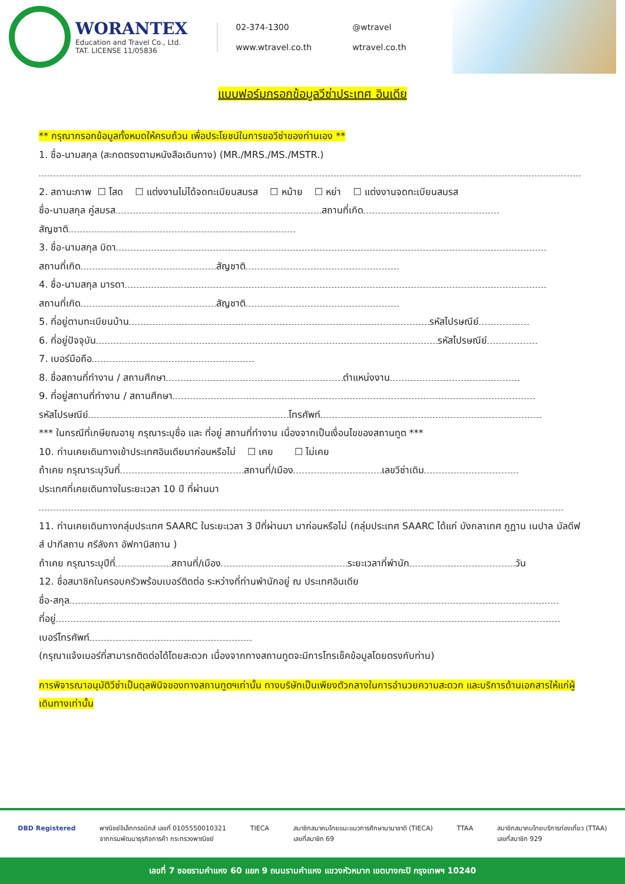WORANTEX
Education and Travel Co., Ltd.
TAT. LICENSE 11/05836
02-374-1300 @wtravel www.wtravel.co.th wtravel.co.th
แบบฟอร์มกรอกข้อมูลวีซ่าประเทศ อินเดีย
** กรุณากรอกข้อมูลทั้งหมดให้ครบถ้วน เพื่อประโยชน์ในการขอวีซ่าของท่านเอง **
1. ชื่อ-นามสกุล (สะกดตรงตามหนังสือเดินทาง) (MR./MRS./MS./MSTR.)
2. สถานะภาพ ☐ โสด ☐ แต่งงานไม่ได้จดทะเบียนสมรส ☐ หม้าย ☐ หย่า ☐ แต่งงานจดทะเบียนสมรส
ชื่อ-นามสกุล คู่สมรส สถานที่เกิด
สัญชาติ
3. ชื่อ-นามสกุล บิดา
สถานที่เกิด สัญชาติ
4. ชื่อ-นามสกุล มารดา
สถานที่เกิด สัญชาติ
5. ที่อยู่ตามทะเบียนบ้าน รหัสไปรษณีย์
6. ที่อยู่ปัจจุบัน รหัสไปรษณีย์
7. เบอร์มือถือ
8. ชื่อสถานที่ทำงาน / สถานศึกษา ตำแหน่งงาน
9. ที่อยู่สถานที่ทำงาน / สถานศึกษา
รหัสไปรษณีย์ โทรศัพท์
*** ในกรณีที่เกษียณอายุ กรุณาระบุชื่อ และ ที่อยู่ สถานที่ทำงาน เนื่องจากเป็นเงื่อนไขของสถานทูต ***
10. ท่านเคยเดินทางเข้าประเทศอินเดียมาก่อนหรือไม่ ☐ เคย ☐ ไม่เคย
ถ้าเคย กรุณาระบุวันที่ สถานที่/เมือง เลขวีซ่าเดิม
ประเทศที่เคยเดินทางในระยะเวลา 10 ปี ที่ผ่านมา
11. ท่านเคยเดินทางกลุ่มประเทศ SAARC ในระยะเวลา 3 ปีที่ผ่านมา มาก่อนหรือไม่ (กลุ่มประเทศ SAARC ได้แก่ บังกลาเทศ ภูฏาน เนปาล มัลดีฟส์ ปากีสถาน ศรีลังกา อัฟกานิสถาน )
ถ้าเคย กรุณาระบุปีที่ สถานที่/เมือง ระยะเวลาที่พำนัก วัน
12. ชื่อสมาชิกในครอบครัวพร้อมเบอร์ติดต่อ ระหว่างที่ท่านพำนักอยู่ ณ ประเทศอินเดีย
ชื่อ-สกุล
ที่อยู่
เบอร์โทรศัพท์
(กรุณาแจ้งเบอร์ที่สามารถติดต่อได้โดยสะดวก เนื่องจากทางสถานทูตจะมีการโทรเช็คข้อมูลโดยตรงกับท่าน)
การพิจารณาอนุมัติวีซ่าเป็นดุลพินิจของทางสถานทูตฯเท่านั้น ทางบริษัทเป็นเพียงตัวกลางในการอำนวยความสะดวก และบริการด้านเอกสารให้แก่ผู้เดินทางเท่านั้น
DBD Registered พาณิชย์อิเล็กทรอนิกส์ เลขที่ 0105550010321
จากกรมพัฒนาธุรกิจการค้า กระทรวงพาณิชย์
TIECA สมาชิกสมาคมไทยแนะแนวการศึกษานานาชาติ (TIECA)
เลขที่สมาชิก 69
TTAA สมาชิกสมาคมไทยบริการท่องเที่ยว (TTAA)
เลขที่สมาชิก 929
เลขที่ 7 ซอยรามคำแหง 60 แยก 9 ถนนรามคำแหง แขวงหัวหมาก เขตบางกะปิ กรุงเทพฯ 10240